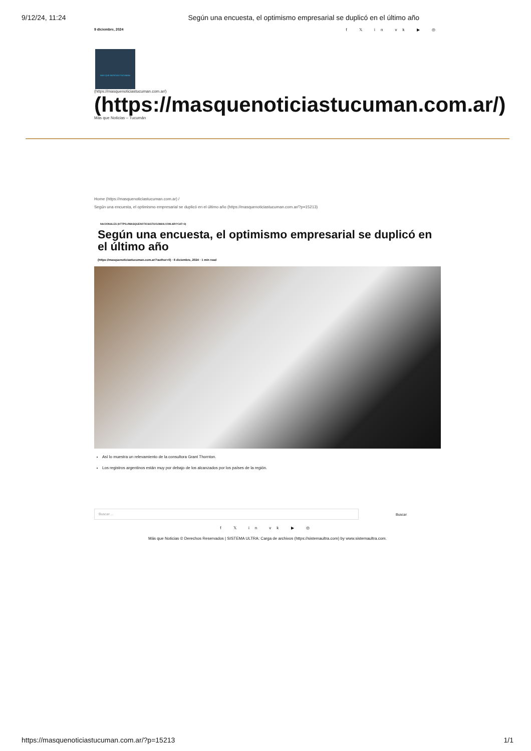9/12/24, 11:24 Según una encuesta, el optimismo empresarial se duplicó en el último año
9 diciembre, 2024 f 𝕏 in vk ▶ ◎
MAS QUE NOTICIAS TUCUMAN
(https://masquenoticiastucuman.com.ar/)
(https://masquenoticiastucuman.com.ar/)
Más que Noticias – Tucumán
Home (https://masquenoticiastucuman.com.ar) /
Según una encuesta, el optimismo empresarial se duplicó en el último año (https://masquenoticiastucuman.com.ar/?p=15213)
NACIONALES (HTTPS://MASQUENOTICIASTUCUMAN.COM.AR/?CAT=3)
Según una encuesta, el optimismo empresarial se duplicó en el último año
(https://masquenoticiastucuman.com.ar/?author=0) · 6 diciembre, 2024 · 1 min read
Así lo muestra un relevamiento de la consultora Grant Thornton.
Los registros argentinos están muy por debajo de los alcanzados por los países de la región.
Buscar ...
Buscar
f 𝕏 in vk ▶ ◎
Más que Noticias © Derechos Reservados | SISTEMA ULTRA: Carga de archivos (https://sistemaultra.com) by www.sistemaultra.com.
https://masquenoticiastucuman.com.ar/?p=15213 1/1